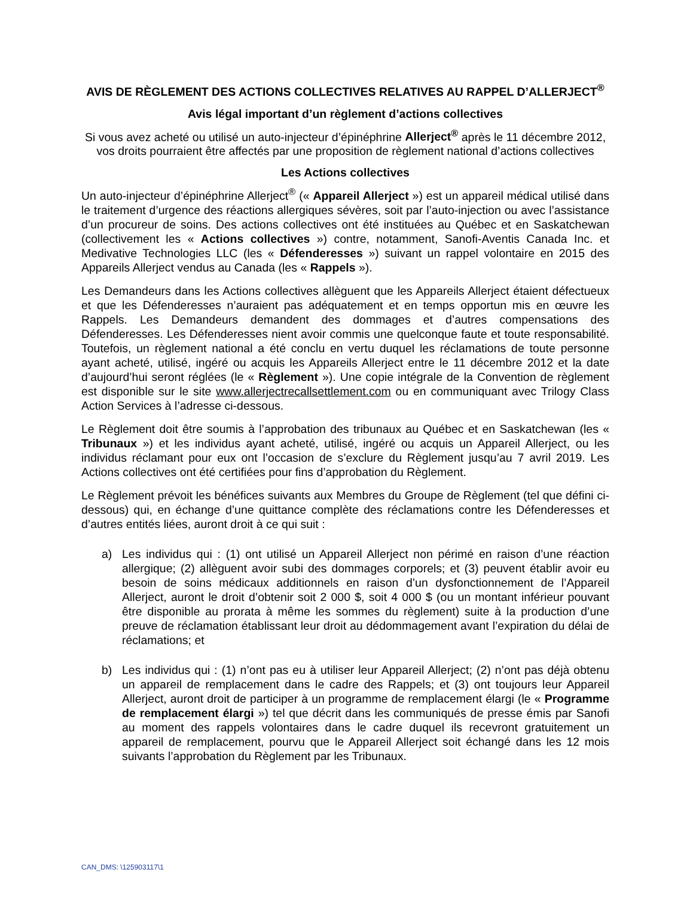AVIS DE RÈGLEMENT DES ACTIONS COLLECTIVES RELATIVES AU RAPPEL D’ALLERJECT<sup>®</sup>
Avis légal important d’un règlement d’actions collectives
Si vous avez acheté ou utilisé un auto-injecteur d’épinéphrine Allerject<sup>®</sup> après le 11 décembre 2012, vos droits pourraient être affectés par une proposition de règlement national d’actions collectives
Les Actions collectives
Un auto-injecteur d’épinéphrine Allerject<sup>®</sup> (« Appareil Allerject ») est un appareil médical utilisé dans le traitement d’urgence des réactions allergiques sévères, soit par l’auto-injection ou avec l’assistance d’un procureur de soins. Des actions collectives ont été instituées au Québec et en Saskatchewan (collectivement les « Actions collectives ») contre, notamment, Sanofi-Aventis Canada Inc. et Medivative Technologies LLC (les « Défenderesses ») suivant un rappel volontaire en 2015 des Appareils Allerject vendus au Canada (les « Rappels »).
Les Demandeurs dans les Actions collectives allèguent que les Appareils Allerject étaient défectueux et que les Défenderesses n’auraient pas adéquatement et en temps opportun mis en œuvre les Rappels. Les Demandeurs demandent des dommages et d’autres compensations des Défenderesses. Les Défenderesses nient avoir commis une quelconque faute et toute responsabilité. Toutefois, un règlement national a été conclu en vertu duquel les réclamations de toute personne ayant acheté, utilisé, ingéré ou acquis les Appareils Allerject entre le 11 décembre 2012 et la date d’aujourd’hui seront réglées (le « Règlement »). Une copie intégrale de la Convention de règlement est disponible sur le site www.allerjectrecallsettlement.com ou en communiquant avec Trilogy Class Action Services à l’adresse ci-dessous.
Le Règlement doit être soumis à l’approbation des tribunaux au Québec et en Saskatchewan (les « Tribunaux ») et les individus ayant acheté, utilisé, ingéré ou acquis un Appareil Allerject, ou les individus réclamant pour eux ont l’occasion de s’exclure du Règlement jusqu’au 7 avril 2019. Les Actions collectives ont été certifiées pour fins d’approbation du Règlement.
Le Règlement prévoit les bénéfices suivants aux Membres du Groupe de Règlement (tel que défini ci-dessous) qui, en échange d’une quittance complète des réclamations contre les Défenderesses et d’autres entités liées, auront droit à ce qui suit :
a) Les individus qui : (1) ont utilisé un Appareil Allerject non périmé en raison d’une réaction allergique; (2) allèguent avoir subi des dommages corporels; et (3) peuvent établir avoir eu besoin de soins médicaux additionnels en raison d’un dysfonctionnement de l’Appareil Allerject, auront le droit d’obtenir soit 2 000 $, soit 4 000 $ (ou un montant inférieur pouvant être disponible au prorata à même les sommes du règlement) suite à la production d’une preuve de réclamation établissant leur droit au dédommagement avant l’expiration du délai de réclamations; et
b) Les individus qui : (1) n’ont pas eu à utiliser leur Appareil Allerject; (2) n’ont pas déjà obtenu un appareil de remplacement dans le cadre des Rappels; et (3) ont toujours leur Appareil Allerject, auront droit de participer à un programme de remplacement élargi (le « Programme de remplacement élargi ») tel que décrit dans les communiqués de presse émis par Sanofi au moment des rappels volontaires dans le cadre duquel ils recevront gratuitement un appareil de remplacement, pourvu que le Appareil Allerject soit échangé dans les 12 mois suivants l’approbation du Règlement par les Tribunaux.
CAN_DMS: \125903117\1